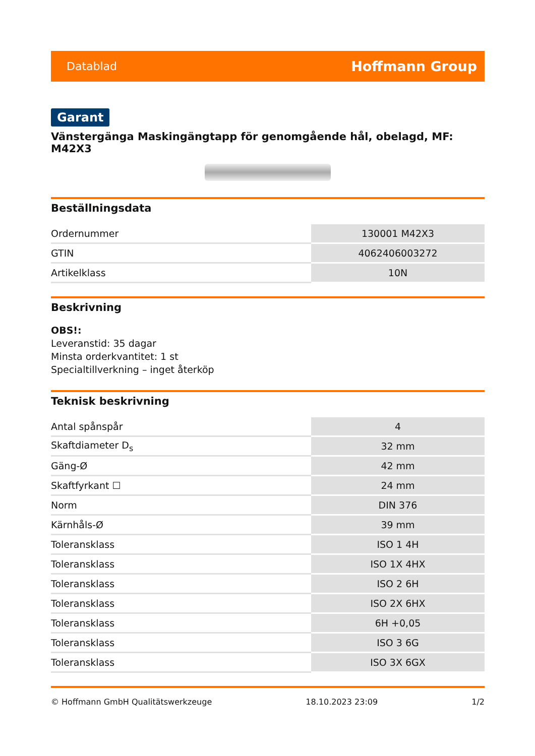Datablad Hoffmann Group
Garant
Vänstergänga Maskingängtapp för genomgående hål, obelagd, MF: M42X3
Beställningsdata
| Ordernummer | 130001 M42X3 |
| GTIN | 4062406003272 |
| Artikelklass | 10N |
Beskrivning
OBS!:
Leveranstid: 35 dagar
Minsta orderkvantitet: 1 st
Specialtillverkning – inget återköp
Teknisk beskrivning
| Antal spånspår | 4 |
| Skaftdiameter D<sub>s</sub> | 32 mm |
| Gäng-Ø | 42 mm |
| Skaftfyrkant ☐ | 24 mm |
| Norm | DIN 376 |
| Kärnhåls-Ø | 39 mm |
| Toleransklass | ISO 1 4H |
| Toleransklass | ISO 1X 4HX |
| Toleransklass | ISO 2 6H |
| Toleransklass | ISO 2X 6HX |
| Toleransklass | 6H +0,05 |
| Toleransklass | ISO 3 6G |
| Toleransklass | ISO 3X 6GX |
© Hoffmann GmbH Qualitätswerkzeuge 18.10.2023 23:09 1/2